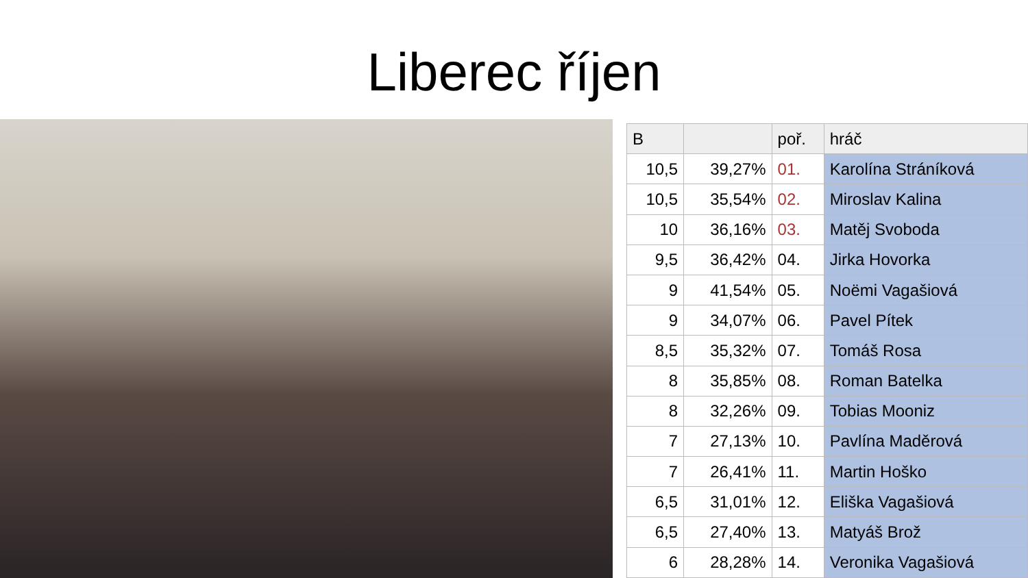Liberec říjen
| B | | poř. | hráč |
| --- | --- | --- | --- |
| 10,5 | 39,27% | 01. | Karolína Stráníková |
| 10,5 | 35,54% | 02. | Miroslav Kalina |
| 10 | 36,16% | 03. | Matěj Svoboda |
| 9,5 | 36,42% | 04. | Jirka Hovorka |
| 9 | 41,54% | 05. | Noëmi Vagašiová |
| 9 | 34,07% | 06. | Pavel Pítek |
| 8,5 | 35,32% | 07. | Tomáš Rosa |
| 8 | 35,85% | 08. | Roman Batelka |
| 8 | 32,26% | 09. | Tobias Mooniz |
| 7 | 27,13% | 10. | Pavlína Maděrová |
| 7 | 26,41% | 11. | Martin Hoško |
| 6,5 | 31,01% | 12. | Eliška Vagašiová |
| 6,5 | 27,40% | 13. | Matyáš Brož |
| 6 | 28,28% | 14. | Veronika Vagašiová |